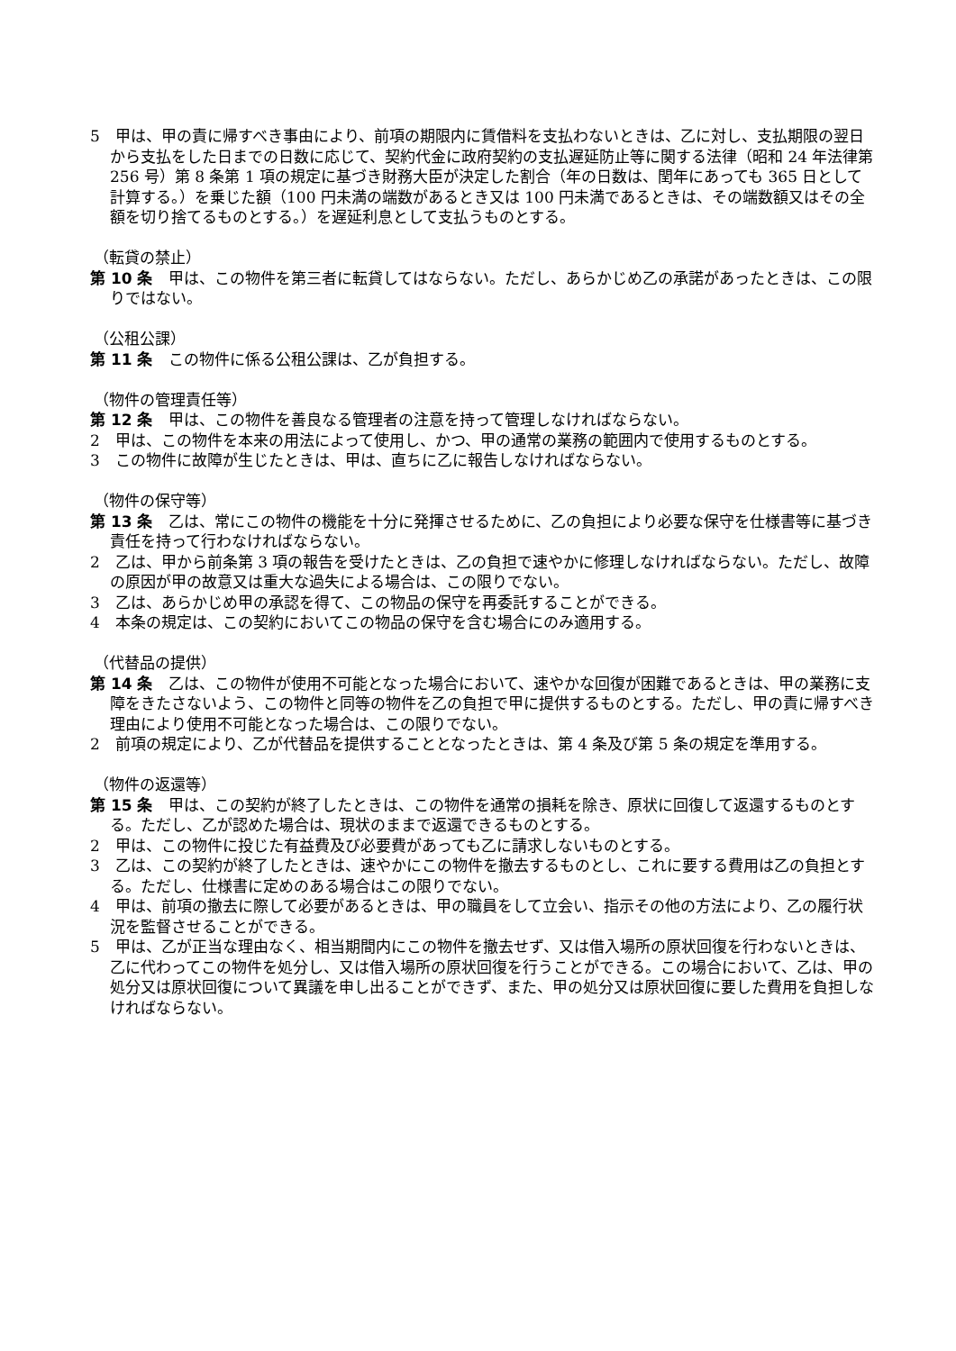5　甲は、甲の責に帰すべき事由により、前項の期限内に賃借料を支払わないときは、乙に対し、支払期限の翌日から支払をした日までの日数に応じて、契約代金に政府契約の支払遅延防止等に関する法律（昭和 24 年法律第 256 号）第 8 条第 1 項の規定に基づき財務大臣が決定した割合（年の日数は、閏年にあっても 365 日として計算する。）を乗じた額（100 円未満の端数があるとき又は 100 円未満であるときは、その端数額又はその全額を切り捨てるものとする。）を遅延利息として支払うものとする。
（転貸の禁止）
第 10 条　甲は、この物件を第三者に転貸してはならない。ただし、あらかじめ乙の承諾があったときは、この限りではない。
（公租公課）
第 11 条　この物件に係る公租公課は、乙が負担する。
（物件の管理責任等）
第 12 条　甲は、この物件を善良なる管理者の注意を持って管理しなければならない。
2　甲は、この物件を本来の用法によって使用し、かつ、甲の通常の業務の範囲内で使用するものとする。
3　この物件に故障が生じたときは、甲は、直ちに乙に報告しなければならない。
（物件の保守等）
第 13 条　乙は、常にこの物件の機能を十分に発揮させるために、乙の負担により必要な保守を仕様書等に基づき責任を持って行わなければならない。
2　乙は、甲から前条第 3 項の報告を受けたときは、乙の負担で速やかに修理しなければならない。ただし、故障の原因が甲の故意又は重大な過失による場合は、この限りでない。
3　乙は、あらかじめ甲の承認を得て、この物品の保守を再委託することができる。
4　本条の規定は、この契約においてこの物品の保守を含む場合にのみ適用する。
（代替品の提供）
第 14 条　乙は、この物件が使用不可能となった場合において、速やかな回復が困難であるときは、甲の業務に支障をきたさないよう、この物件と同等の物件を乙の負担で甲に提供するものとする。ただし、甲の責に帰すべき理由により使用不可能となった場合は、この限りでない。
2　前項の規定により、乙が代替品を提供することとなったときは、第 4 条及び第 5 条の規定を準用する。
（物件の返還等）
第 15 条　甲は、この契約が終了したときは、この物件を通常の損耗を除き、原状に回復して返還するものとする。ただし、乙が認めた場合は、現状のままで返還できるものとする。
2　甲は、この物件に投じた有益費及び必要費があっても乙に請求しないものとする。
3　乙は、この契約が終了したときは、速やかにこの物件を撤去するものとし、これに要する費用は乙の負担とする。ただし、仕様書に定めのある場合はこの限りでない。
4　甲は、前項の撤去に際して必要があるときは、甲の職員をして立会い、指示その他の方法により、乙の履行状況を監督させることができる。
5　甲は、乙が正当な理由なく、相当期間内にこの物件を撤去せず、又は借入場所の原状回復を行わないときは、乙に代わってこの物件を処分し、又は借入場所の原状回復を行うことができる。この場合において、乙は、甲の処分又は原状回復について異議を申し出ることができず、また、甲の処分又は原状回復に要した費用を負担しなければならない。